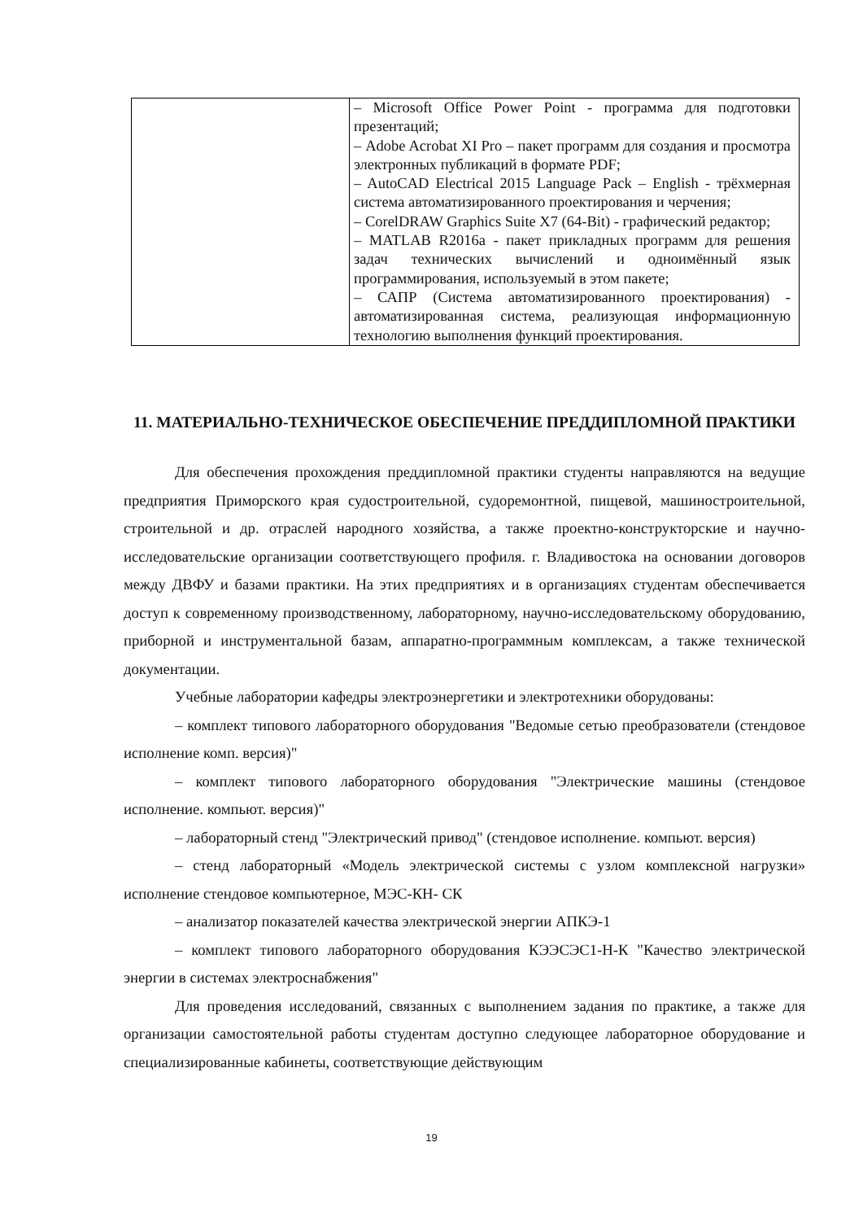| | – Microsoft Office Power Point - программа для подготовки презентаций; – Adobe Acrobat XI Pro – пакет программ для создания и просмотра электронных публикаций в формате PDF; – AutoCAD Electrical 2015 Language Pack – English - трёхмерная система автоматизированного проектирования и черчения; – CorelDRAW Graphics Suite X7 (64-Bit) - графический редактор; – MATLAB R2016a - пакет прикладных программ для решения задач технических вычислений и одноимённый язык программирования, используемый в этом пакете; – САПР (Система автоматизированного проектирования) - автоматизированная система, реализующая информационную технологию выполнения функций проектирования. |
11. МАТЕРИАЛЬНО-ТЕХНИЧЕСКОЕ ОБЕСПЕЧЕНИЕ ПРЕДДИПЛОМНОЙ ПРАКТИКИ
Для обеспечения прохождения преддипломной практики студенты направляются на ведущие предприятия Приморского края судостроительной, судоремонтной, пищевой, машиностроительной, строительной и др. отраслей народного хозяйства, а также проектно-конструкторские и научно-исследовательские организации соответствующего профиля. г. Владивостока на основании договоров между ДВФУ и базами практики. На этих предприятиях и в организациях студентам обеспечивается доступ к современному производственному, лабораторному, научно-исследовательскому оборудованию, приборной и инструментальной базам, аппаратно-программным комплексам, а также технической документации.
Учебные лаборатории кафедры электроэнергетики и электротехники оборудованы:
– комплект типового лабораторного оборудования "Ведомые сетью преобразователи (стендовое исполнение комп. версия)"
– комплект типового лабораторного оборудования "Электрические машины (стендовое исполнение. компьют. версия)"
– лабораторный стенд "Электрический привод" (стендовое исполнение. компьют. версия)
– стенд лабораторный «Модель электрической системы с узлом комплексной нагрузки» исполнение стендовое компьютерное, МЭС-КН- СК
– анализатор показателей качества электрической энергии АПКЭ-1
– комплект типового лабораторного оборудования КЭЭСЭС1-Н-К "Качество электрической энергии в системах электроснабжения"
Для проведения исследований, связанных с выполнением задания по практике, а также для организации самостоятельной работы студентам доступно следующее лабораторное оборудование и специализированные кабинеты, соответствующие действующим
19